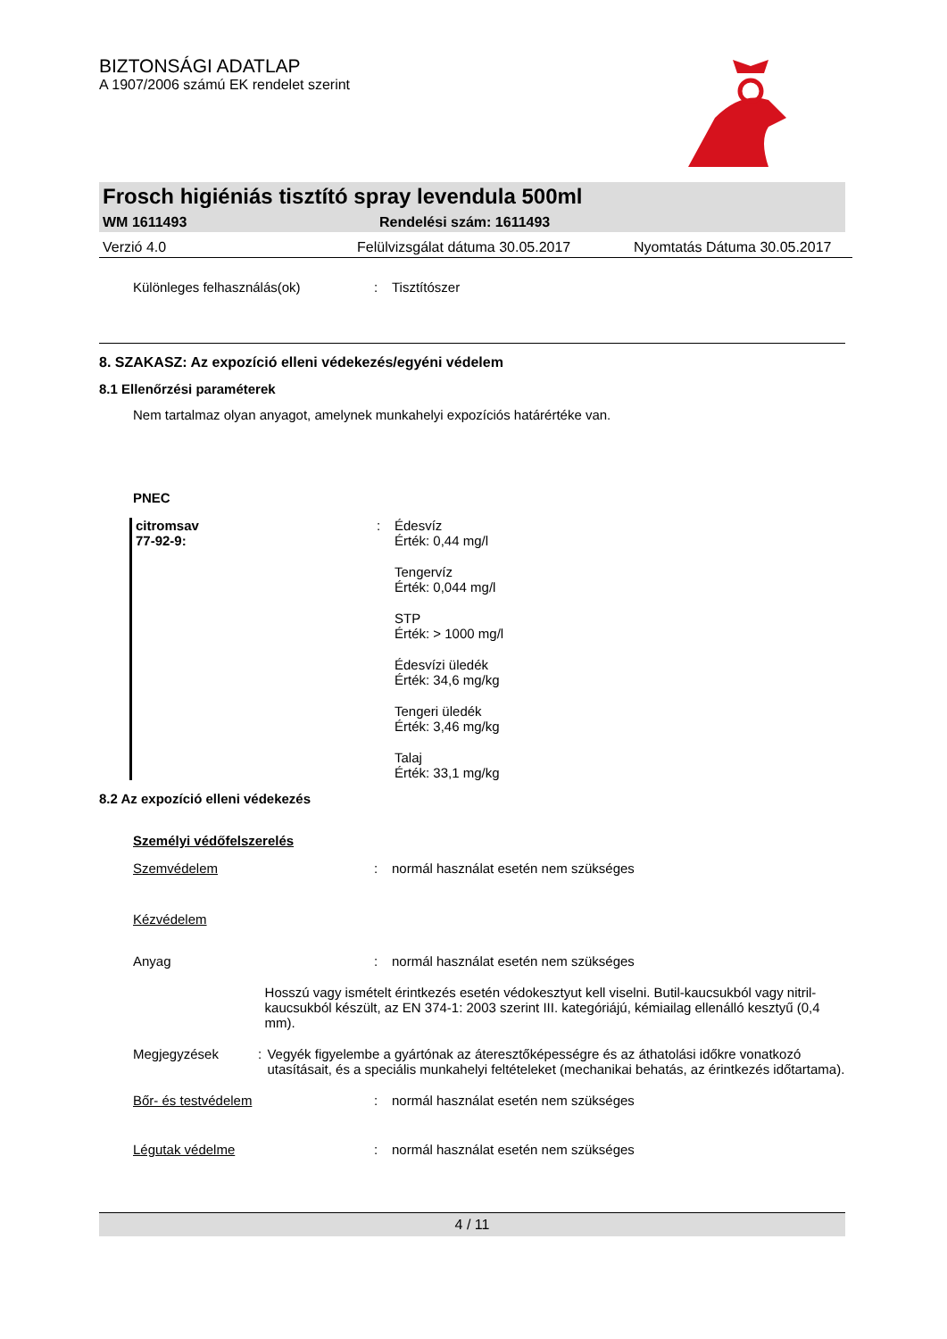BIZTONSÁGI ADATLAP
A 1907/2006 számú EK rendelet szerint
Frosch higiéniás tisztító spray levendula 500ml
WM 1611493 Rendelési szám: 1611493
Verzió 4.0 Felülvizsgálat dátuma 30.05.2017 Nyomtatás Dátuma 30.05.2017
Különleges felhasználás(ok): Tisztítószer
8. SZAKASZ: Az expozíció elleni védekezés/egyéni védelem
8.1 Ellenőrzési paraméterek
Nem tartalmaz olyan anyagot, amelynek munkahelyi expozíciós határértéke van.
PNEC
citromsav
77-92-9:: Édesvíz
Érték: 0,44 mg/l
Tengervíz
Érték: 0,044 mg/l
STP
Érték: > 1000 mg/l
Édesvízi üledék
Érték: 34,6 mg/kg
Tengeri üledék
Érték: 3,46 mg/kg
Talaj
Érték: 33,1 mg/kg
8.2 Az expozíció elleni védekezés
Személyi védőfelszerelés
Szemvédelem: normál használat esetén nem szükséges
Kézvédelem
Anyag: normál használat esetén nem szükséges
Hosszú vagy ismételt érintkezés esetén védokesztyut kell viselni. Butil-kaucsukból vagy nitril-kaucsukból készült, az EN 374-1: 2003 szerint III. kategóriájú, kémiailag ellenálló kesztyű (0,4 mm).
Megjegyzések: Vegyék figyelembe a gyártónak az áteresztőképességre és az áthatolási időkre vonatkozó utasításait, és a speciális munkahelyi feltételeket (mechanikai behatás, az érintkezés időtartama).
Bőr- és testvédelem: normál használat esetén nem szükséges
Légutak védelme: normál használat esetén nem szükséges
4 / 11